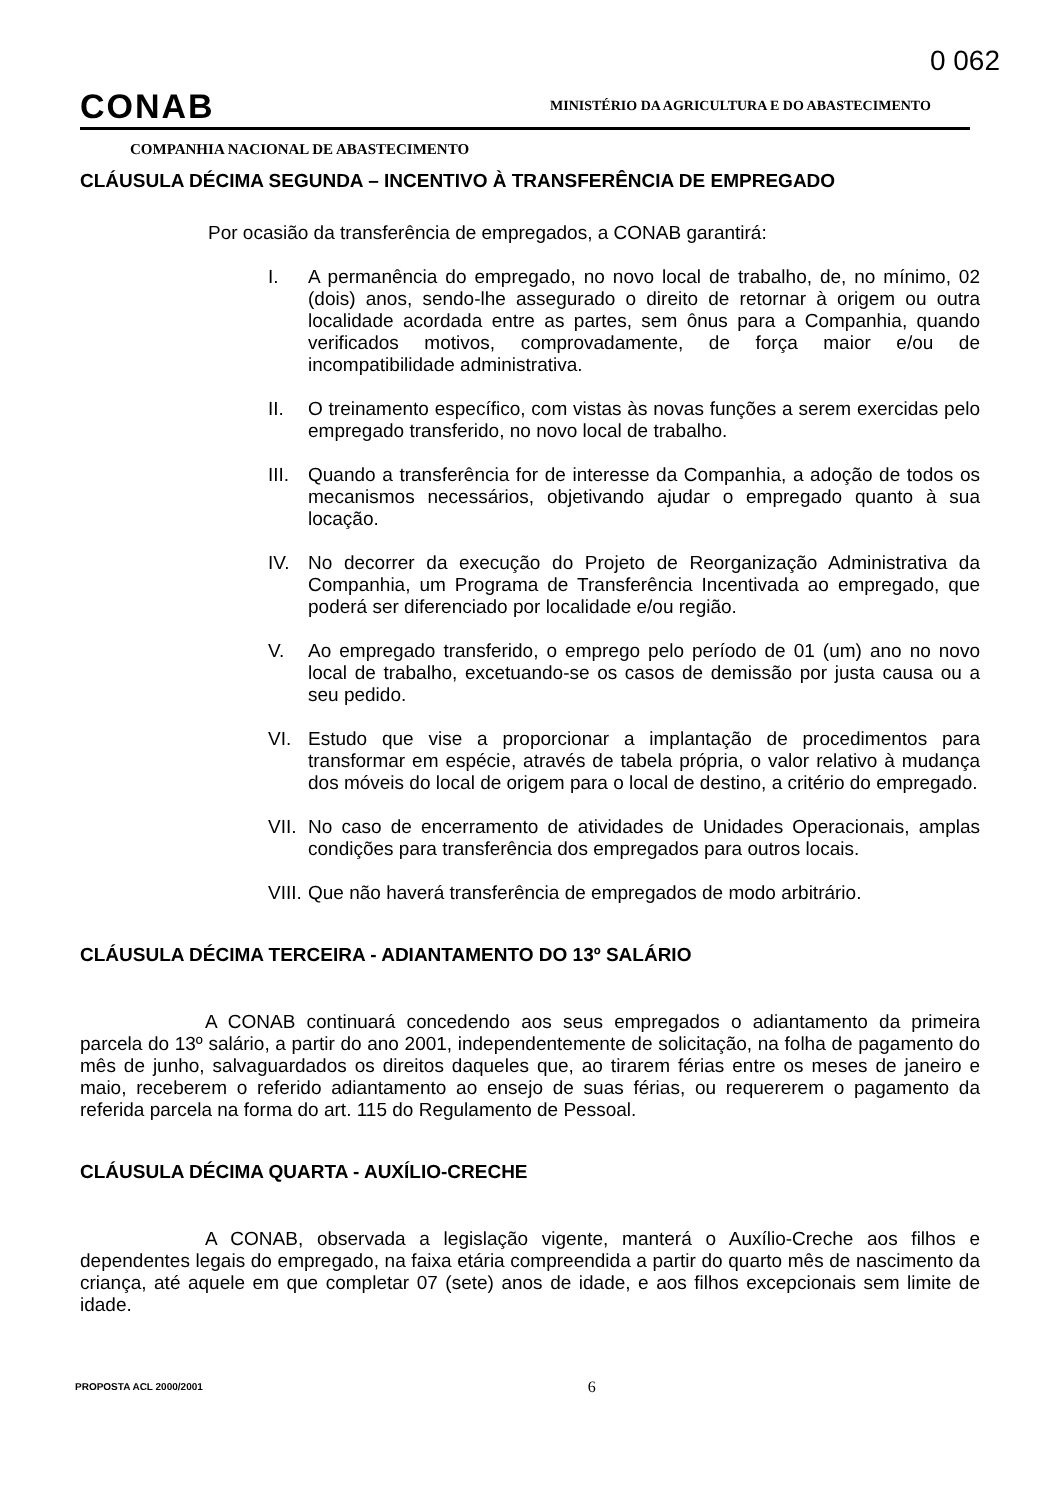0 062
CONAB
MINISTÉRIO DA AGRICULTURA E DO ABASTECIMENTO
COMPANHIA NACIONAL DE ABASTECIMENTO
CLÁUSULA DÉCIMA SEGUNDA – INCENTIVO À TRANSFERÊNCIA DE EMPREGADO
Por ocasião da transferência de empregados, a CONAB garantirá:
I. A permanência do empregado, no novo local de trabalho, de, no mínimo, 02 (dois) anos, sendo-lhe assegurado o direito de retornar à origem ou outra localidade acordada entre as partes, sem ônus para a Companhia, quando verificados motivos, comprovadamente, de força maior e/ou de incompatibilidade administrativa.
II. O treinamento específico, com vistas às novas funções a serem exercidas pelo empregado transferido, no novo local de trabalho.
III. Quando a transferência for de interesse da Companhia, a adoção de todos os mecanismos necessários, objetivando ajudar o empregado quanto à sua locação.
IV. No decorrer da execução do Projeto de Reorganização Administrativa da Companhia, um Programa de Transferência Incentivada ao empregado, que poderá ser diferenciado por localidade e/ou região.
V. Ao empregado transferido, o emprego pelo período de 01 (um) ano no novo local de trabalho, excetuando-se os casos de demissão por justa causa ou a seu pedido.
VI. Estudo que vise a proporcionar a implantação de procedimentos para transformar em espécie, através de tabela própria, o valor relativo à mudança dos móveis do local de origem para o local de destino, a critério do empregado.
VII. No caso de encerramento de atividades de Unidades Operacionais, amplas condições para transferência dos empregados para outros locais.
VIII. Que não haverá transferência de empregados de modo arbitrário.
CLÁUSULA DÉCIMA TERCEIRA - ADIANTAMENTO DO 13º SALÁRIO
A CONAB continuará concedendo aos seus empregados o adiantamento da primeira parcela do 13º salário, a partir do ano 2001, independentemente de solicitação, na folha de pagamento do mês de junho, salvaguardados os direitos daqueles que, ao tirarem férias entre os meses de janeiro e maio, receberem o referido adiantamento ao ensejo de suas férias, ou requererem o pagamento da referida parcela na forma do art. 115 do Regulamento de Pessoal.
CLÁUSULA DÉCIMA QUARTA - AUXÍLIO-CRECHE
A CONAB, observada a legislação vigente, manterá o Auxílio-Creche aos filhos e dependentes legais do empregado, na faixa etária compreendida a partir do quarto mês de nascimento da criança, até aquele em que completar 07 (sete) anos de idade, e aos filhos excepcionais sem limite de idade.
PROPOSTA ACL 2000/2001 6